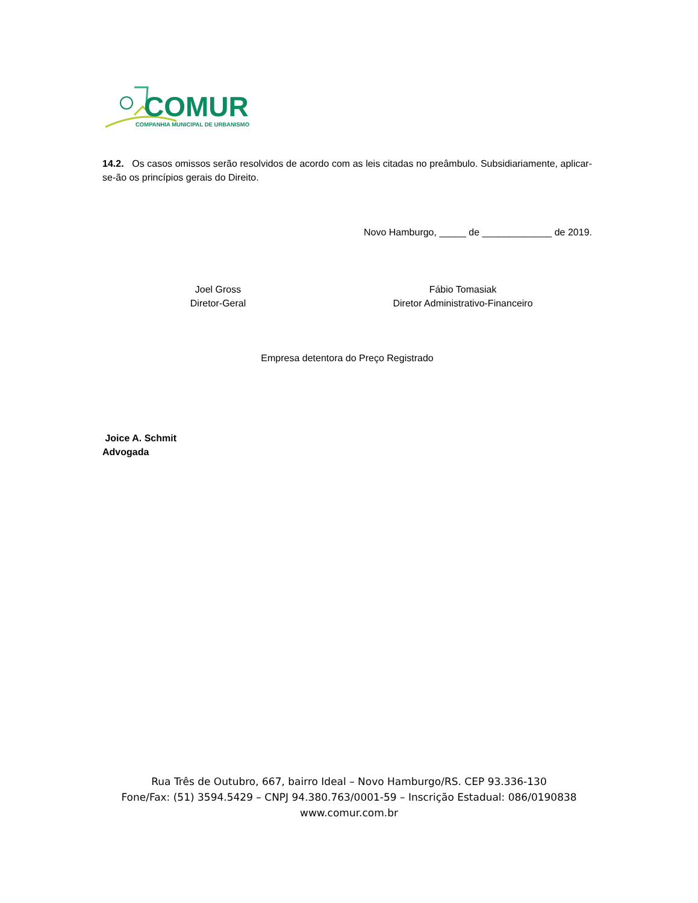COMUR
COMPANHIA MUNICIPAL DE URBANISMO
14.2. Os casos omissos serão resolvidos de acordo com as leis citadas no preâmbulo. Subsidiariamente, aplicar-se-ão os princípios gerais do Direito.
Novo Hamburgo, _____ de _____________ de 2019.
Joel Gross
Diretor-Geral
Fábio Tomasiak
Diretor Administrativo-Financeiro
Empresa detentora do Preço Registrado
Joice A. Schmit
Advogada
Rua Três de Outubro, 667, bairro Ideal – Novo Hamburgo/RS. CEP 93.336-130
Fone/Fax: (51) 3594.5429 – CNPJ 94.380.763/0001-59 – Inscrição Estadual: 086/0190838
www.comur.com.br